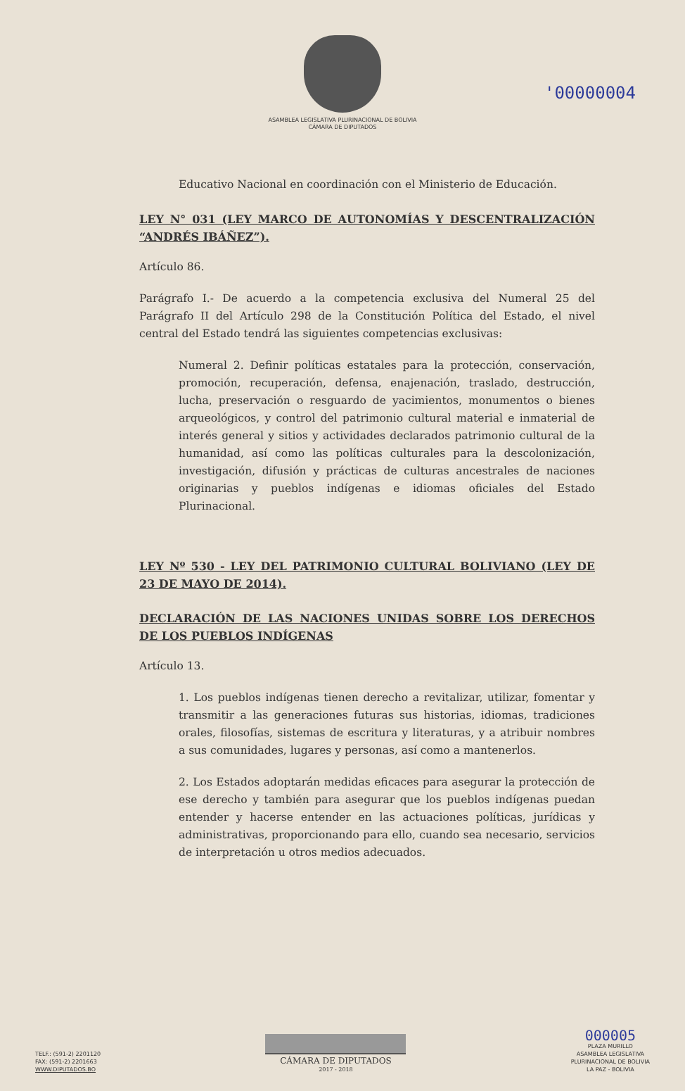'00000004
ASAMBLEA LEGISLATIVA PLURINACIONAL DE BOLIVIA
CÁMARA DE DIPUTADOS
Educativo Nacional en coordinación con el Ministerio de Educación.
LEY N° 031 (LEY MARCO DE AUTONOMÍAS Y DESCENTRALIZACIÓN “ANDRÉS IBÁÑEZ”).
Artículo 86.
Parágrafo I.- De acuerdo a la competencia exclusiva del Numeral 25 del Parágrafo II del Artículo 298 de la Constitución Política del Estado, el nivel central del Estado tendrá las siguientes competencias exclusivas:
Numeral 2. Definir políticas estatales para la protección, conservación, promoción, recuperación, defensa, enajenación, traslado, destrucción, lucha, preservación o resguardo de yacimientos, monumentos o bienes arqueológicos, y control del patrimonio cultural material e inmaterial de interés general y sitios y actividades declarados patrimonio cultural de la humanidad, así como las políticas culturales para la descolonización, investigación, difusión y prácticas de culturas ancestrales de naciones originarias y pueblos indígenas e idiomas oficiales del Estado Plurinacional.
LEY Nº 530 - LEY DEL PATRIMONIO CULTURAL BOLIVIANO (LEY DE 23 DE MAYO DE 2014).
DECLARACIÓN DE LAS NACIONES UNIDAS SOBRE LOS DERECHOS DE LOS PUEBLOS INDÍGENAS
Artículo 13.
1. Los pueblos indígenas tienen derecho a revitalizar, utilizar, fomentar y transmitir a las generaciones futuras sus historias, idiomas, tradiciones orales, filosofías, sistemas de escritura y literaturas, y a atribuir nombres a sus comunidades, lugares y personas, así como a mantenerlos.
2. Los Estados adoptarán medidas eficaces para asegurar la protección de ese derecho y también para asegurar que los pueblos indígenas puedan entender y hacerse entender en las actuaciones políticas, jurídicas y administrativas, proporcionando para ello, cuando sea necesario, servicios de interpretación u otros medios adecuados.
TELF.: (591-2) 2201120
FAX: (591-2) 2201663
WWW.DIPUTADOS.BO
CÁMARA DE DIPUTADOS
2017 - 2018
000005
PLAZA MURILLO
ASAMBLEA LEGISLATIVA
PLURINACIONAL DE BOLIVIA
LA PAZ - BOLIVIA